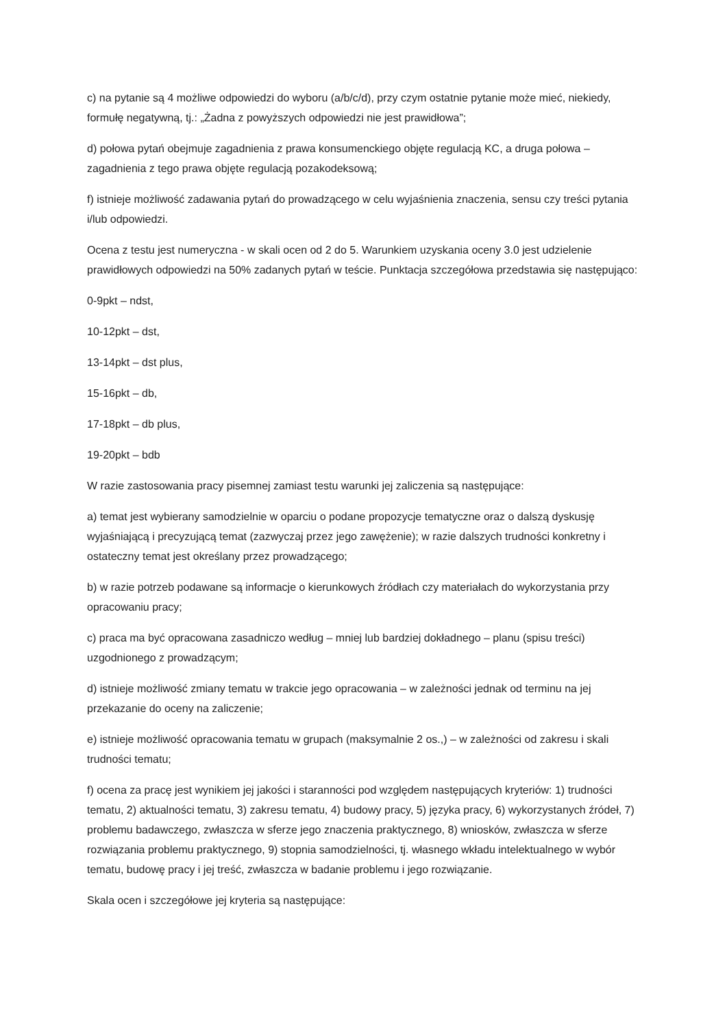c) na pytanie są 4 możliwe odpowiedzi do wyboru (a/b/c/d), przy czym ostatnie pytanie może mieć, niekiedy, formułę negatywną, tj.: „Żadna z powyższych odpowiedzi nie jest prawidłowa”;
d) połowa pytań obejmuje zagadnienia z prawa konsumenckiego objęte regulacją KC, a druga połowa – zagadnienia z tego prawa objęte regulacją pozakodeksową;
f) istnieje możliwość zadawania pytań do prowadzącego w celu wyjaśnienia znaczenia, sensu czy treści pytania i/lub odpowiedzi.
Ocena z testu jest numeryczna - w skali ocen od 2 do 5. Warunkiem uzyskania oceny 3.0 jest udzielenie prawidłowych odpowiedzi na 50% zadanych pytań w teście. Punktacja szczegółowa przedstawia się następująco:
0-9pkt – ndst,
10-12pkt – dst,
13-14pkt – dst plus,
15-16pkt – db,
17-18pkt – db plus,
19-20pkt – bdb
W razie zastosowania pracy pisemnej zamiast testu warunki jej zaliczenia są następujące:
a) temat jest wybierany samodzielnie w oparciu o podane propozycje tematyczne oraz o dalszą dyskusję wyjaśniającą i precyzującą temat (zazwyczaj przez jego zawężenie); w razie dalszych trudności konkretny i ostateczny temat jest określany przez prowadzącego;
b) w razie potrzeb podawane są informacje o kierunkowych źródłach czy materiałach do wykorzystania przy opracowaniu pracy;
c) praca ma być opracowana zasadniczo według – mniej lub bardziej dokładnego – planu (spisu treści) uzgodnionego z prowadzącym;
d) istnieje możliwość zmiany tematu w trakcie jego opracowania – w zależności jednak od terminu na jej przekazanie do oceny na zaliczenie;
e) istnieje możliwość opracowania tematu w grupach (maksymalnie 2 os.,) – w zależności od zakresu i skali trudności tematu;
f) ocena za pracę jest wynikiem jej jakości i staranności pod względem następujących kryteriów: 1) trudności tematu, 2) aktualności tematu, 3) zakresu tematu, 4) budowy pracy, 5) języka pracy, 6) wykorzystanych źródeł, 7) problemu badawczego, zwłaszcza w sferze jego znaczenia praktycznego, 8) wniosków, zwłaszcza w sferze rozwiązania problemu praktycznego, 9) stopnia samodzielności, tj. własnego wkładu intelektualnego w wybór tematu, budowę pracy i jej treść, zwłaszcza w badanie problemu i jego rozwiązanie.
Skala ocen i szczegółowe jej kryteria są następujące: